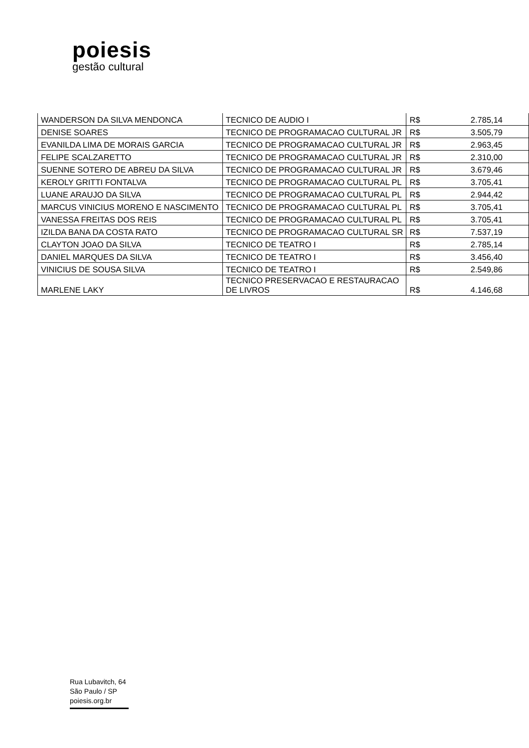poiesis
gestão cultural
| WANDERSON DA SILVA MENDONCA | TECNICO DE AUDIO I | R$ | 2.785,14 |
| DENISE SOARES | TECNICO DE PROGRAMACAO CULTURAL JR | R$ | 3.505,79 |
| EVANILDA LIMA DE MORAIS GARCIA | TECNICO DE PROGRAMACAO CULTURAL JR | R$ | 2.963,45 |
| FELIPE SCALZARETTO | TECNICO DE PROGRAMACAO CULTURAL JR | R$ | 2.310,00 |
| SUENNE SOTERO DE ABREU DA SILVA | TECNICO DE PROGRAMACAO CULTURAL JR | R$ | 3.679,46 |
| KEROLY GRITTI FONTALVA | TECNICO DE PROGRAMACAO CULTURAL PL | R$ | 3.705,41 |
| LUANE ARAUJO DA SILVA | TECNICO DE PROGRAMACAO CULTURAL PL | R$ | 2.944,42 |
| MARCUS VINICIUS MORENO E NASCIMENTO | TECNICO DE PROGRAMACAO CULTURAL PL | R$ | 3.705,41 |
| VANESSA FREITAS DOS REIS | TECNICO DE PROGRAMACAO CULTURAL PL | R$ | 3.705,41 |
| IZILDA BANA DA COSTA RATO | TECNICO DE PROGRAMACAO CULTURAL SR | R$ | 7.537,19 |
| CLAYTON JOAO DA SILVA | TECNICO DE TEATRO I | R$ | 2.785,14 |
| DANIEL MARQUES DA SILVA | TECNICO DE TEATRO I | R$ | 3.456,40 |
| VINICIUS DE SOUSA SILVA | TECNICO DE TEATRO I | R$ | 2.549,86 |
| MARLENE LAKY | TECNICO PRESERVACAO E RESTAURACAO DE LIVROS | R$ | 4.146,68 |
Rua Lubavitch, 64
São Paulo / SP
poiesis.org.br